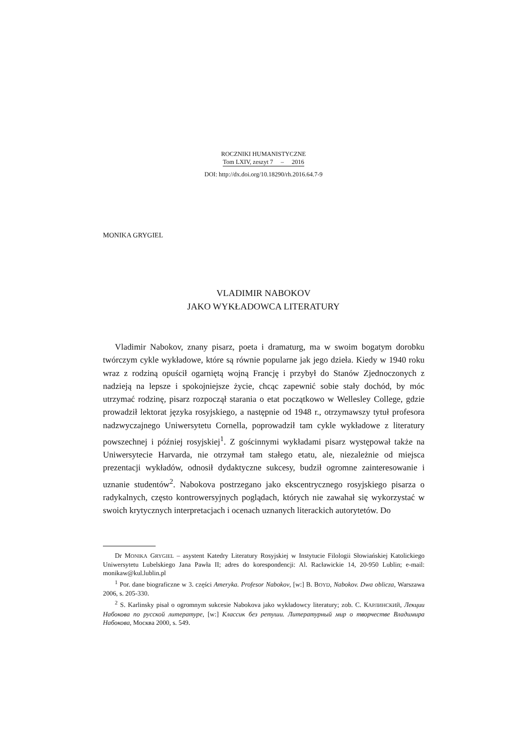ROCZNIKI HUMANISTYCZNE
Tom LXIV, zeszyt 7 – 2016
DOI: http://dx.doi.org/10.18290/rh.2016.64.7-9
MONIKA GRYGIEL
VLADIMIR NABOKOV
JAKO WYKŁADOWCA LITERATURY
Vladimir Nabokov, znany pisarz, poeta i dramaturg, ma w swoim bogatym dorobku twórczym cykle wykładowe, które są równie popularne jak jego dzieła. Kiedy w 1940 roku wraz z rodziną opuścił ogarniętą wojną Francję i przybył do Stanów Zjednoczonych z nadzieją na lepsze i spokojniejsze życie, chcąc zapewnić sobie stały dochód, by móc utrzymać rodzinę, pisarz rozpoczął starania o etat początkowo w Wellesley College, gdzie prowadził lektorat języka rosyjskiego, a następnie od 1948 r., otrzymawszy tytuł profesora nadzwyczajnego Uniwersytetu Cornella, poprowadził tam cykle wykładowe z literatury powszechnej i później rosyjskiej<sup>1</sup>. Z gościnnymi wykładami pisarz występował także na Uniwersytecie Harvarda, nie otrzymał tam stałego etatu, ale, niezależnie od miejsca prezentacji wykładów, odnosił dydaktyczne sukcesy, budził ogromne zainteresowanie i uznanie studentów<sup>2</sup>. Nabokova postrzegano jako ekscentrycznego rosyjskiego pisarza o radykalnych, często kontrowersyjnych poglądach, których nie zawahał się wykorzystać w swoich krytycznych interpretacjach i ocenach uznanych literackich autorytetów. Do
Dr MONIKA GRYGIEL – asystent Katedry Literatury Rosyjskiej w Instytucie Filologii Słowiańskiej Katolickiego Uniwersytetu Lubelskiego Jana Pawła II; adres do korespondencji: Al. Racławickie 14, 20-950 Lublin; e-mail: monikaw@kul.lublin.pl
<sup>1</sup> Por. dane biograficzne w 3. części Ameryka. Profesor Nabokov, [w:] B. BOYD, Nabokov. Dwa oblicza, Warszawa 2006, s. 205-330.
<sup>2</sup> S. Karlinsky pisał o ogromnym sukcesie Nabokova jako wykładowcy literatury; zob. С. КАРЛИНСКИЙ, Лекции Набокова по русской литературе, [w:] Классик без ретуши. Литературный мир о творчестве Владимира Набокова, Москва 2000, s. 549.